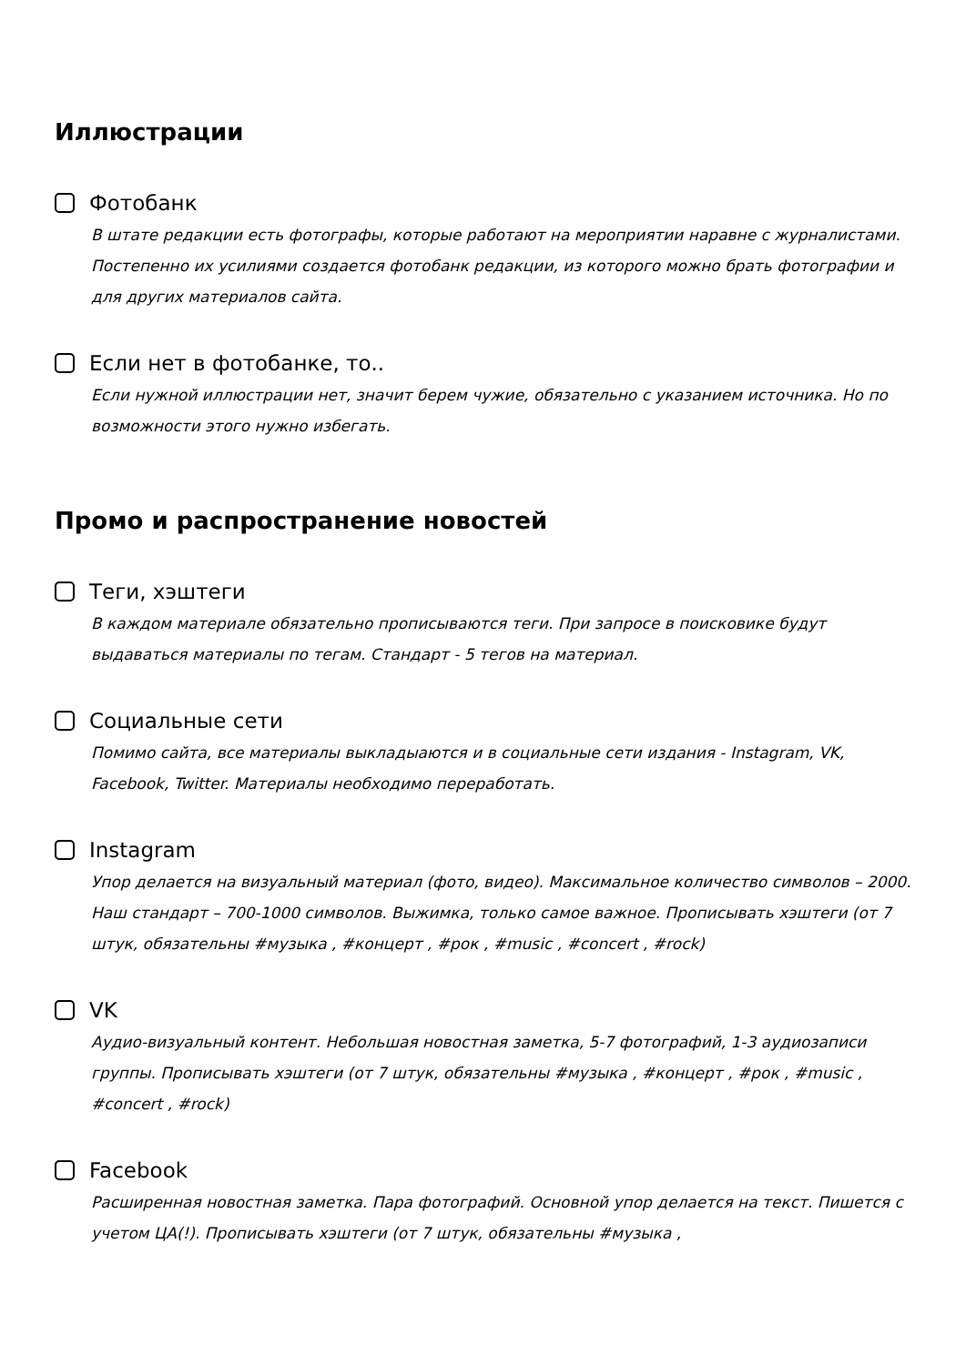Иллюстрации
Фотобанк
В штате редакции есть фотографы, которые работают на мероприятии наравне с журналистами. Постепенно их усилиями создается фотобанк редакции, из которого можно брать фотографии и для других материалов сайта.
Если нет в фотобанке, то..
Если нужной иллюстрации нет, значит берем чужие, обязательно с указанием источника. Но по возможности этого нужно избегать.
Промо и распространение новостей
Теги, хэштеги
В каждом материале обязательно прописываются теги. При запросе в поисковике будут выдаваться материалы по тегам. Стандарт - 5 тегов на материал.
Социальные сети
Помимо сайта, все материалы выкладыаются и в социальные сети издания - Instagram, VK, Facebook, Twitter. Материалы необходимо переработать.
Instagram
Упор делается на визуальный материал (фото, видео). Максимальное количество символов – 2000. Наш стандарт – 700-1000 символов. Выжимка, только самое важное. Прописывать хэштеги (от 7 штук, обязательны #музыка , #концерт , #рок , #music , #concert , #rock)
VK
Аудио-визуальный контент. Небольшая новостная заметка, 5-7 фотографий, 1-3 аудиозаписи группы. Прописывать хэштеги (от 7 штук, обязательны #музыка , #концерт , #рок , #music , #concert , #rock)
Facebook
Расширенная новостная заметка. Пара фотографий. Основной упор делается на текст. Пишется с учетом ЦА(!). Прописывать хэштеги (от 7 штук, обязательны #музыка ,